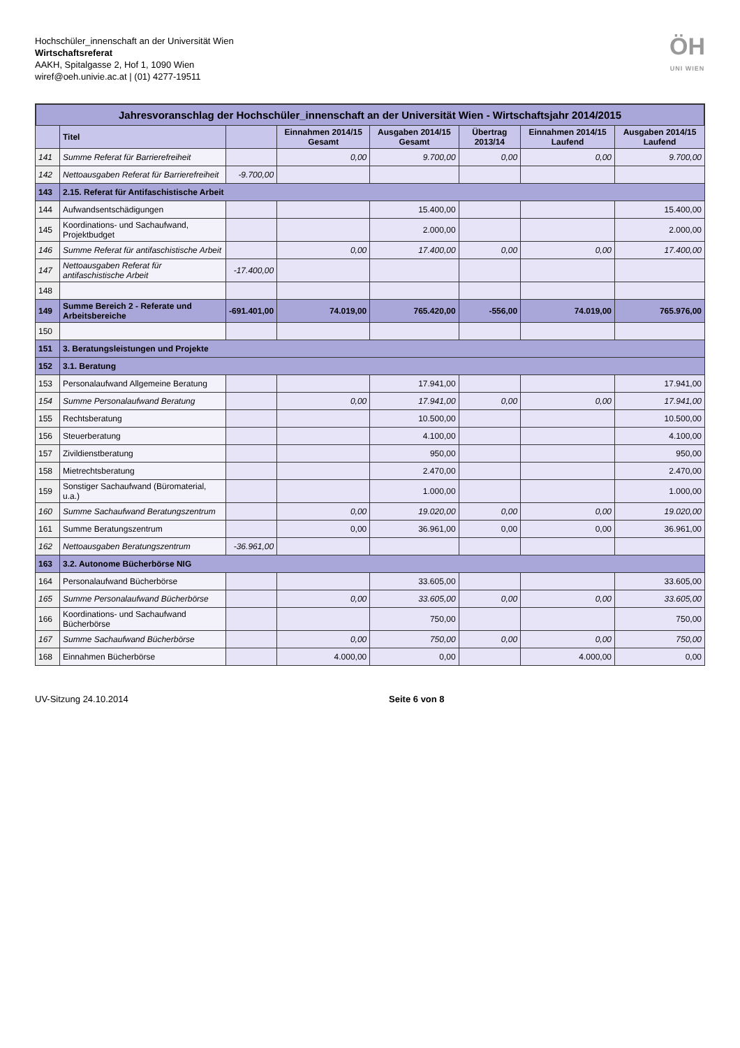Hochschüler_innenschaft an der Universität Wien
Wirtschaftsreferat
AAKH, Spitalgasse 2, Hof 1, 1090 Wien
wiref@oeh.univie.ac.at | (01) 4277-19511
ÖH
UNI WIEN
Jahresvoranschlag der Hochschüler_innenschaft an der Universität Wien - Wirtschaftsjahr 2014/2015
| | Titel | | Einnahmen 2014/15 Gesamt | Ausgaben 2014/15 Gesamt | Übertrag 2013/14 | Einnahmen 2014/15 Laufend | Ausgaben 2014/15 Laufend |
| --- | --- | --- | --- | --- | --- | --- | --- |
| 141 | Summe Referat für Barrierefreiheit | | 0,00 | 9.700,00 | 0,00 | 0,00 | 9.700,00 |
| 142 | Nettoausgaben Referat für Barrierefreiheit | -9.700,00 | | | | | |
| 143 | 2.15. Referat für Antifaschistische Arbeit | | | | | | |
| 144 | Aufwandsentschädigungen | | | 15.400,00 | | | 15.400,00 |
| 145 | Koordinations- und Sachaufwand, Projektbudget | | | 2.000,00 | | | 2.000,00 |
| 146 | Summe Referat für antifaschistische Arbeit | | 0,00 | 17.400,00 | 0,00 | 0,00 | 17.400,00 |
| 147 | Nettoausgaben Referat für antifaschistische Arbeit | -17.400,00 | | | | | |
| 148 | | | | | | | |
| 149 | Summe Bereich 2 - Referate und Arbeitsbereiche | -691.401,00 | 74.019,00 | 765.420,00 | -556,00 | 74.019,00 | 765.976,00 |
| 150 | | | | | | | |
| 151 | 3. Beratungsleistungen und Projekte | | | | | | |
| 152 | 3.1. Beratung | | | | | | |
| 153 | Personalaufwand Allgemeine Beratung | | | 17.941,00 | | | 17.941,00 |
| 154 | Summe Personalaufwand Beratung | | 0,00 | 17.941,00 | 0,00 | 0,00 | 17.941,00 |
| 155 | Rechtsberatung | | | 10.500,00 | | | 10.500,00 |
| 156 | Steuerberatung | | | 4.100,00 | | | 4.100,00 |
| 157 | Zivildienstberatung | | | 950,00 | | | 950,00 |
| 158 | Mietrechtsberatung | | | 2.470,00 | | | 2.470,00 |
| 159 | Sonstiger Sachaufwand (Büromaterial, u.a.) | | | 1.000,00 | | | 1.000,00 |
| 160 | Summe Sachaufwand Beratungszentrum | | 0,00 | 19.020,00 | 0,00 | 0,00 | 19.020,00 |
| 161 | Summe Beratungszentrum | | 0,00 | 36.961,00 | 0,00 | 0,00 | 36.961,00 |
| 162 | Nettoausgaben Beratungszentrum | -36.961,00 | | | | | |
| 163 | 3.2. Autonome Bücherbörse NIG | | | | | | |
| 164 | Personalaufwand Bücherbörse | | | 33.605,00 | | | 33.605,00 |
| 165 | Summe Personalaufwand Bücherbörse | | 0,00 | 33.605,00 | 0,00 | 0,00 | 33.605,00 |
| 166 | Koordinations- und Sachaufwand Bücherbörse | | | 750,00 | | | 750,00 |
| 167 | Summe Sachaufwand Bücherbörse | | 0,00 | 750,00 | 0,00 | 0,00 | 750,00 |
| 168 | Einnahmen Bücherbörse | | 4.000,00 | 0,00 | | 4.000,00 | 0,00 |
UV-Sitzung 24.10.2014 Seite 6 von 8